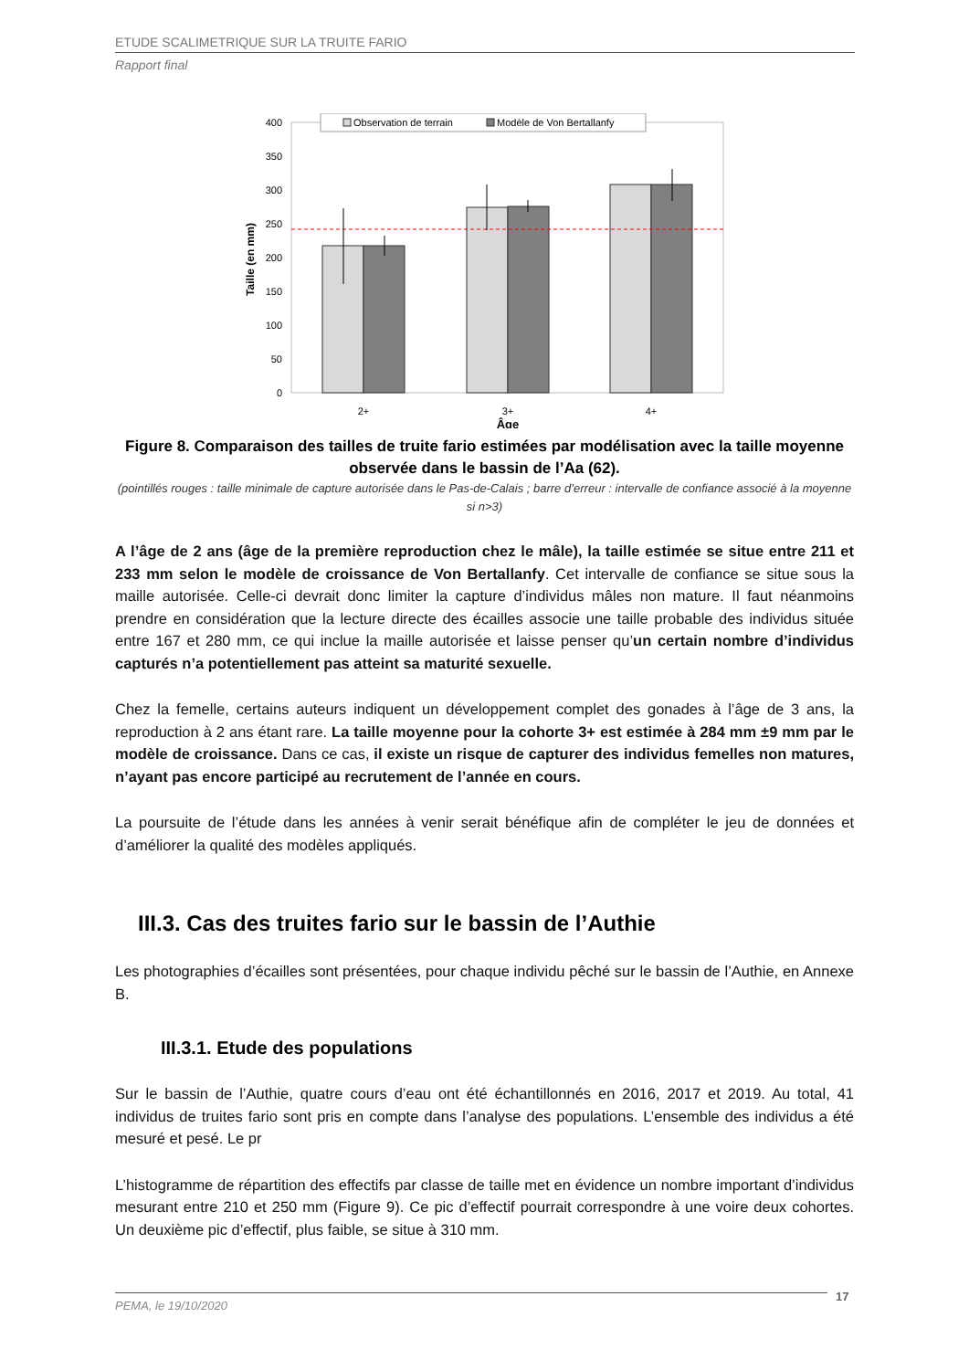ETUDE SCALIMETRIQUE SUR LA TRUITE FARIO
Rapport final
400
350
300
250
200
150
100
50
0
Taille (en mm)
Observation de terrain
Modèle de Von Bertallanfy
2+
3+
4+
Âge
Figure 8. Comparaison des tailles de truite fario estimées par modélisation avec la taille moyenne observée dans le bassin de l’Aa (62).
(pointillés rouges : taille minimale de capture autorisée dans le Pas-de-Calais ; barre d’erreur : intervalle de confiance associé à la moyenne si n>3)
A l’âge de 2 ans (âge de la première reproduction chez le mâle), la taille estimée se situe entre 211 et 233 mm selon le modèle de croissance de Von Bertallanfy. Cet intervalle de confiance se situe sous la maille autorisée. Celle-ci devrait donc limiter la capture d’individus mâles non mature. Il faut néanmoins prendre en considération que la lecture directe des écailles associe une taille probable des individus située entre 167 et 280 mm, ce qui inclue la maille autorisée et laisse penser qu’un certain nombre d’individus capturés n’a potentiellement pas atteint sa maturité sexuelle.
Chez la femelle, certains auteurs indiquent un développement complet des gonades à l’âge de 3 ans, la reproduction à 2 ans étant rare. La taille moyenne pour la cohorte 3+ est estimée à 284 mm ±9 mm par le modèle de croissance. Dans ce cas, il existe un risque de capturer des individus femelles non matures, n’ayant pas encore participé au recrutement de l’année en cours.
La poursuite de l’étude dans les années à venir serait bénéfique afin de compléter le jeu de données et d’améliorer la qualité des modèles appliqués.
III.3. Cas des truites fario sur le bassin de l’Authie
Les photographies d’écailles sont présentées, pour chaque individu pêché sur le bassin de l’Authie, en Annexe B.
III.3.1. Etude des populations
Sur le bassin de l’Authie, quatre cours d’eau ont été échantillonnés en 2016, 2017 et 2019. Au total, 41 individus de truites fario sont pris en compte dans l’analyse des populations. L’ensemble des individus a été mesuré et pesé. Le pr
L’histogramme de répartition des effectifs par classe de taille met en évidence un nombre important d’individus mesurant entre 210 et 250 mm (Figure 9). Ce pic d’effectif pourrait correspondre à une voire deux cohortes. Un deuxième pic d’effectif, plus faible, se situe à 310 mm.
PEMA, le 19/10/2020 17